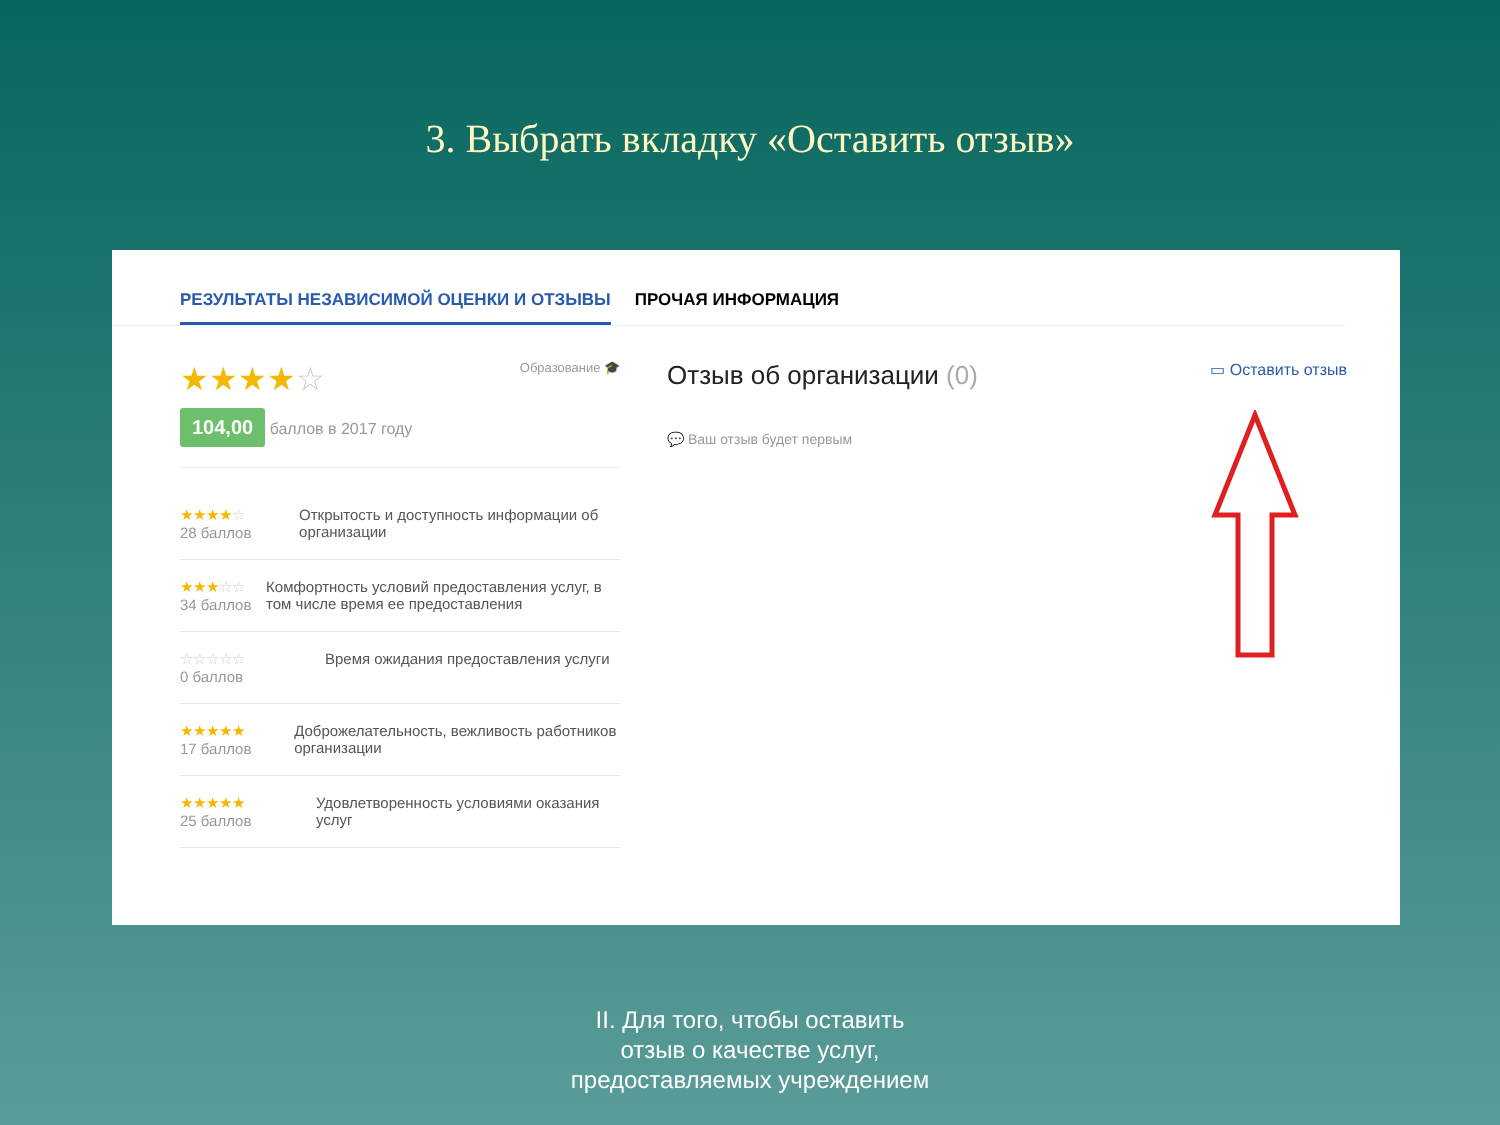3. Выбрать вкладку «Оставить отзыв»
РЕЗУЛЬТАТЫ НЕЗАВИСИМОЙ ОЦЕНКИ И ОТЗЫВЫ ПРОЧАЯ ИНФОРМАЦИЯ
★★★★☆ Образование 🎓
104,00 баллов в 2017 году
★★★★☆
28 баллов
Открытость и доступность информации об организации
★★★☆☆
34 баллов
Комфортность условий предоставления услуг, в том числе время ее предоставления
☆☆☆☆☆
0 баллов
Время ожидания предоставления услуги
★★★★★
17 баллов
Доброжелательность, вежливость работников организации
★★★★★
25 баллов
Удовлетворенность условиями оказания услуг
Отзыв об организации (0) ▭ Оставить отзыв
💬 Ваш отзыв будет первым
II. Для того, чтобы оставить
отзыв о качестве услуг,
предоставляемых учреждением